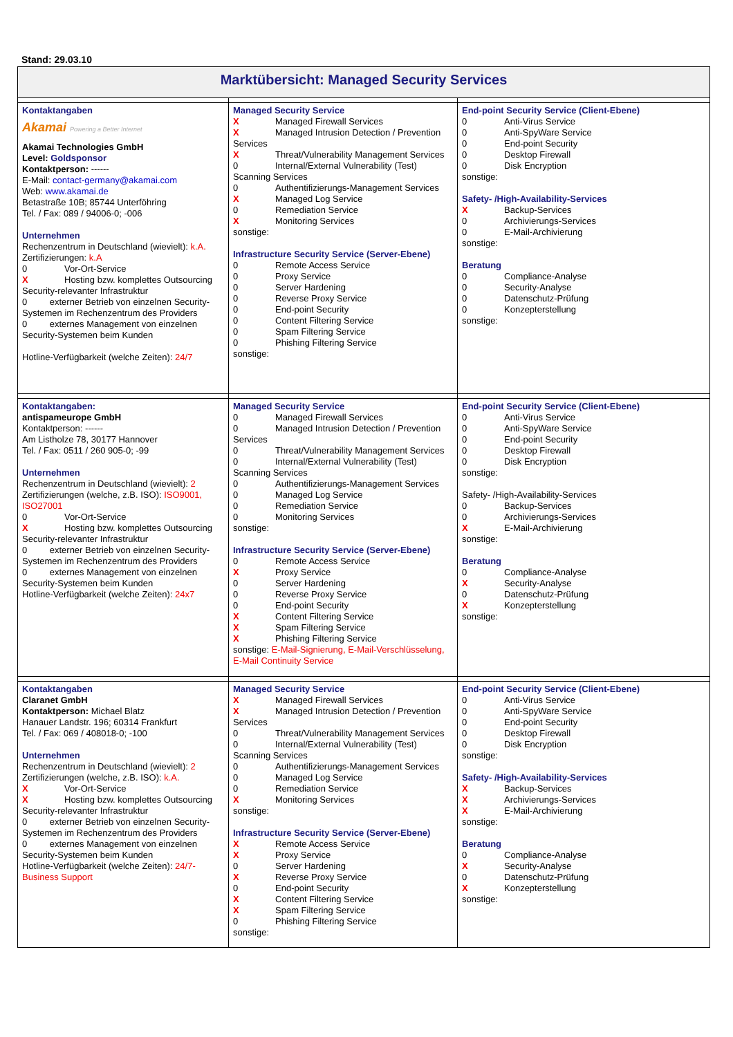Stand: 29.03.10
| Marktübersicht: Managed Security Services | | |
| Kontaktangaben Akamai Powering a Better Internet Akamai Technologies GmbH Level: Goldsponsor Kontaktperson: ------ E-Mail: contact-germany@akamai.com Web: www.akamai.de Betastraße 10B; 85744 Unterföhring Tel. / Fax: 089 / 94006-0; -006 Unternehmen Rechenzentrum in Deutschland (wievielt): k.A. Zertifizierungen: k.A 0 Vor-Ort-Service X Hosting bzw. komplettes Outsourcing Security-relevanter Infrastruktur 0 externer Betrieb von einzelnen Security-Systemen im Rechenzentrum des Providers 0 externes Management von einzelnen Security-Systemen beim Kunden Hotline-Verfügbarkeit (welche Zeiten): 24/7 | Managed Security Service X Managed Firewall Services X Managed Intrusion Detection / Prevention Services X Threat/Vulnerability Management Services 0 Internal/External Vulnerability (Test) Scanning Services 0 Authentifizierungs-Management Services X Managed Log Service 0 Remediation Service X Monitoring Services sonstige: Infrastructure Security Service (Server-Ebene) 0 Remote Access Service 0 Proxy Service 0 Server Hardening 0 Reverse Proxy Service 0 End-point Security 0 Content Filtering Service 0 Spam Filtering Service 0 Phishing Filtering Service sonstige: | End-point Security Service (Client-Ebene) 0 Anti-Virus Service 0 Anti-SpyWare Service 0 End-point Security 0 Desktop Firewall 0 Disk Encryption sonstige: Safety- /High-Availability-Services X Backup-Services 0 Archivierungs-Services 0 E-Mail-Archivierung sonstige: Beratung 0 Compliance-Analyse 0 Security-Analyse 0 Datenschutz-Prüfung 0 Konzepterstellung sonstige: |
| Kontaktangaben: antispameurope GmbH Kontaktperson: ------ Am Listholze 78, 30177 Hannover Tel. / Fax: 0511 / 260 905-0; -99 Unternehmen Rechenzentrum in Deutschland (wievielt): 2 Zertifizierungen (welche, z.B. ISO): ISO9001, ISO27001 0 Vor-Ort-Service X Hosting bzw. komplettes Outsourcing Security-relevanter Infrastruktur 0 externer Betrieb von einzelnen Security-Systemen im Rechenzentrum des Providers 0 externes Management von einzelnen Security-Systemen beim Kunden Hotline-Verfügbarkeit (welche Zeiten): 24x7 | Managed Security Service 0 Managed Firewall Services 0 Managed Intrusion Detection / Prevention Services 0 Threat/Vulnerability Management Services 0 Internal/External Vulnerability (Test) Scanning Services 0 Authentifizierungs-Management Services 0 Managed Log Service 0 Remediation Service 0 Monitoring Services sonstige: Infrastructure Security Service (Server-Ebene) 0 Remote Access Service X Proxy Service 0 Server Hardening 0 Reverse Proxy Service 0 End-point Security X Content Filtering Service X Spam Filtering Service X Phishing Filtering Service sonstige: E-Mail-Signierung, E-Mail-Verschlüsselung, E-Mail Continuity Service | End-point Security Service (Client-Ebene) 0 Anti-Virus Service 0 Anti-SpyWare Service 0 End-point Security 0 Desktop Firewall 0 Disk Encryption sonstige: Safety- /High-Availability-Services 0 Backup-Services 0 Archivierungs-Services X E-Mail-Archivierung sonstige: Beratung 0 Compliance-Analyse X Security-Analyse 0 Datenschutz-Prüfung X Konzepterstellung sonstige: |
| Kontaktangaben Claranet GmbH Kontaktperson: Michael Blatz Hanauer Landstr. 196; 60314 Frankfurt Tel. / Fax: 069 / 408018-0; -100 Unternehmen Rechenzentrum in Deutschland (wievielt): 2 Zertifizierungen (welche, z.B. ISO): k.A. X Vor-Ort-Service X Hosting bzw. komplettes Outsourcing Security-relevanter Infrastruktur 0 externer Betrieb von einzelnen Security-Systemen im Rechenzentrum des Providers 0 externes Management von einzelnen Security-Systemen beim Kunden Hotline-Verfügbarkeit (welche Zeiten): 24/7- Business Support | Managed Security Service X Managed Firewall Services X Managed Intrusion Detection / Prevention Services 0 Threat/Vulnerability Management Services 0 Internal/External Vulnerability (Test) Scanning Services 0 Authentifizierungs-Management Services 0 Managed Log Service 0 Remediation Service X Monitoring Services sonstige: Infrastructure Security Service (Server-Ebene) X Remote Access Service X Proxy Service 0 Server Hardening X Reverse Proxy Service 0 End-point Security X Content Filtering Service X Spam Filtering Service 0 Phishing Filtering Service sonstige: | End-point Security Service (Client-Ebene) 0 Anti-Virus Service 0 Anti-SpyWare Service 0 End-point Security 0 Desktop Firewall 0 Disk Encryption sonstige: Safety- /High-Availability-Services X Backup-Services X Archivierungs-Services X E-Mail-Archivierung sonstige: Beratung 0 Compliance-Analyse X Security-Analyse 0 Datenschutz-Prüfung X Konzepterstellung sonstige: |